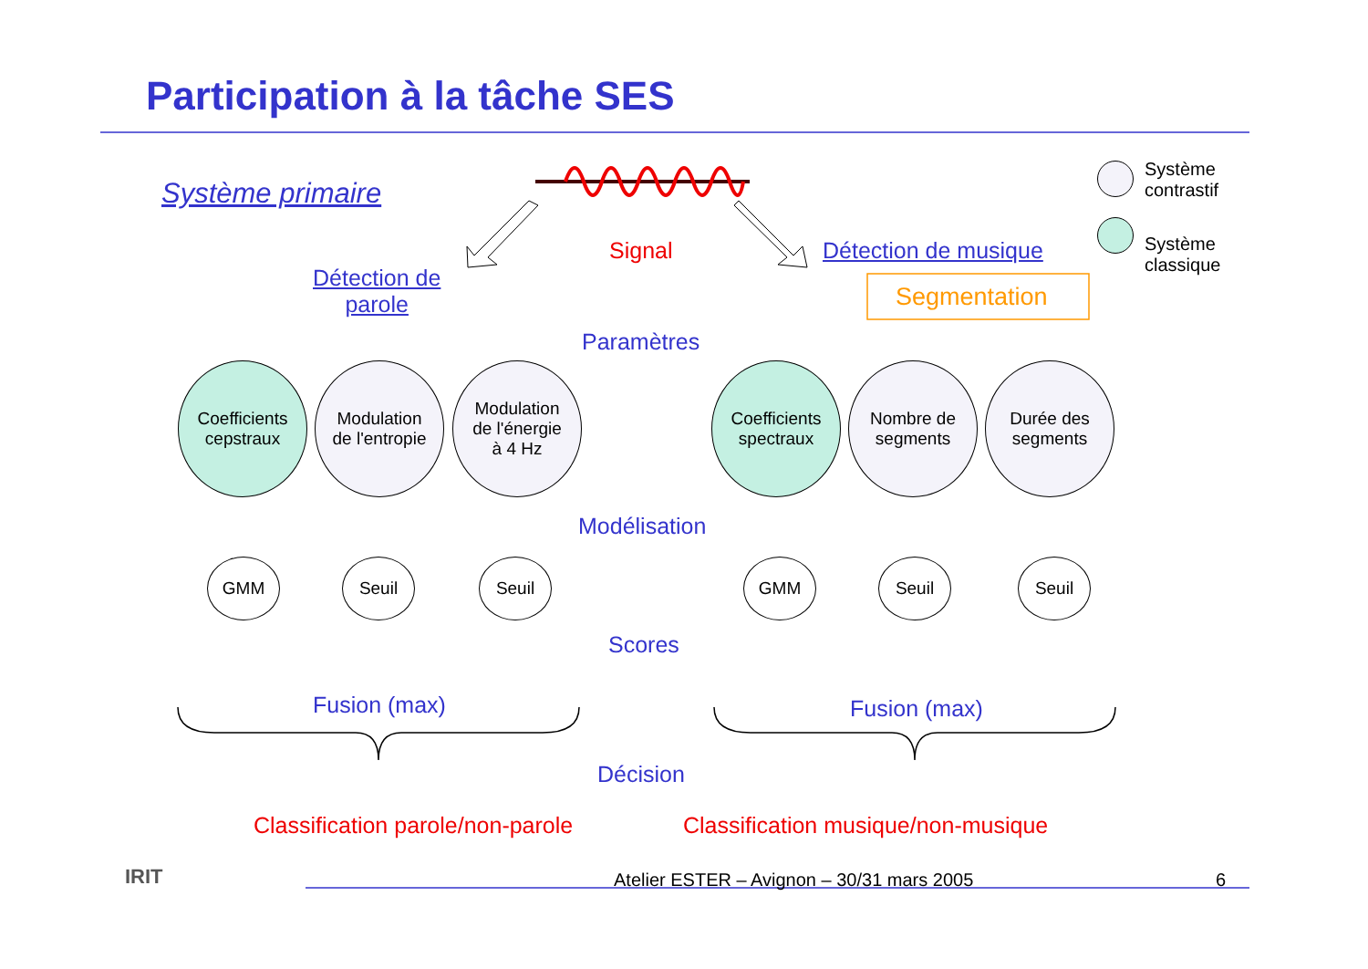Participation à la tâche SES
Système primaire
Signal
Détection de
parole
Détection de musique
Segmentation
Système
contrastif
Système
classique
Paramètres
Coefficients
cepstraux
Modulation
de l'entropie
Modulation
de l'énergie
à 4 Hz
Coefficients
spectraux
Nombre de
segments
Durée des
segments
Modélisation
GMM Seuil Seuil GMM Seuil Seuil
Scores
Fusion (max) Fusion (max)
Décision
Classification parole/non-parole Classification musique/non-musique
IRIT Atelier ESTER – Avignon – 30/31 mars 2005 6